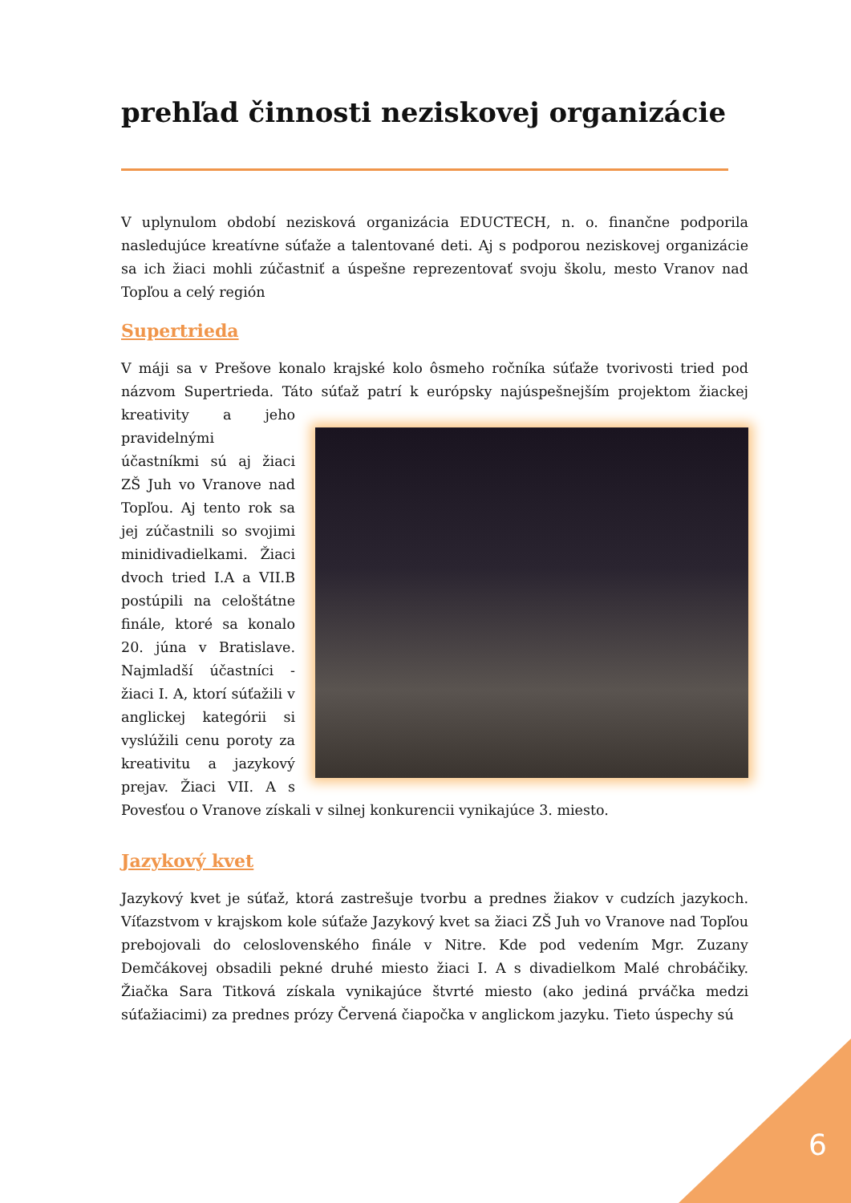prehľad činnosti neziskovej organizácie
V uplynulom období nezisková organizácia EDUCTECH, n. o. finančne podporila nasledujúce kreatívne súťaže a talentované deti. Aj s podporou neziskovej organizácie sa ich žiaci mohli zúčastniť a úspešne reprezentovať svoju školu, mesto Vranov nad Topľou a celý región
Supertrieda
V máji sa v Prešove konalo krajské kolo ôsmeho ročníka súťaže tvorivosti tried pod názvom Supertrieda. Táto súťaž patrí k európsky najúspešnejším projektom žiackej kreativity a jeho pravidelnými účastníkmi sú aj žiaci ZŠ Juh vo Vranove nad Topľou. Aj tento rok sa jej zúčastnili so svojimi minidivadielkami. Žiaci dvoch tried I.A a VII.B postúpili na celoštátne finále, ktoré sa konalo 20. júna v Bratislave. Najmladší účastníci - žiaci I. A, ktorí súťažili v anglickej kategórii si vyslúžili cenu poroty za kreativitu a jazykový prejav. Žiaci VII. A s Povesťou o Vranove získali v silnej konkurencii vynikajúce 3. miesto.
Jazykový kvet
Jazykový kvet je súťaž, ktorá zastrešuje tvorbu a prednes žiakov v cudzích jazykoch. Víťazstvom v krajskom kole súťaže Jazykový kvet sa žiaci ZŠ Juh vo Vranove nad Topľou prebojovali do celoslovenského finále v Nitre. Kde pod vedením Mgr. Zuzany Demčákovej obsadili pekné druhé miesto žiaci I. A s divadielkom Malé chrobáčiky. Žiačka Sara Titková získala vynikajúce štvrté miesto (ako jediná prváčka medzi súťažiacimi) za prednes prózy Červená čiapočka v anglickom jazyku. Tieto úspechy sú
6